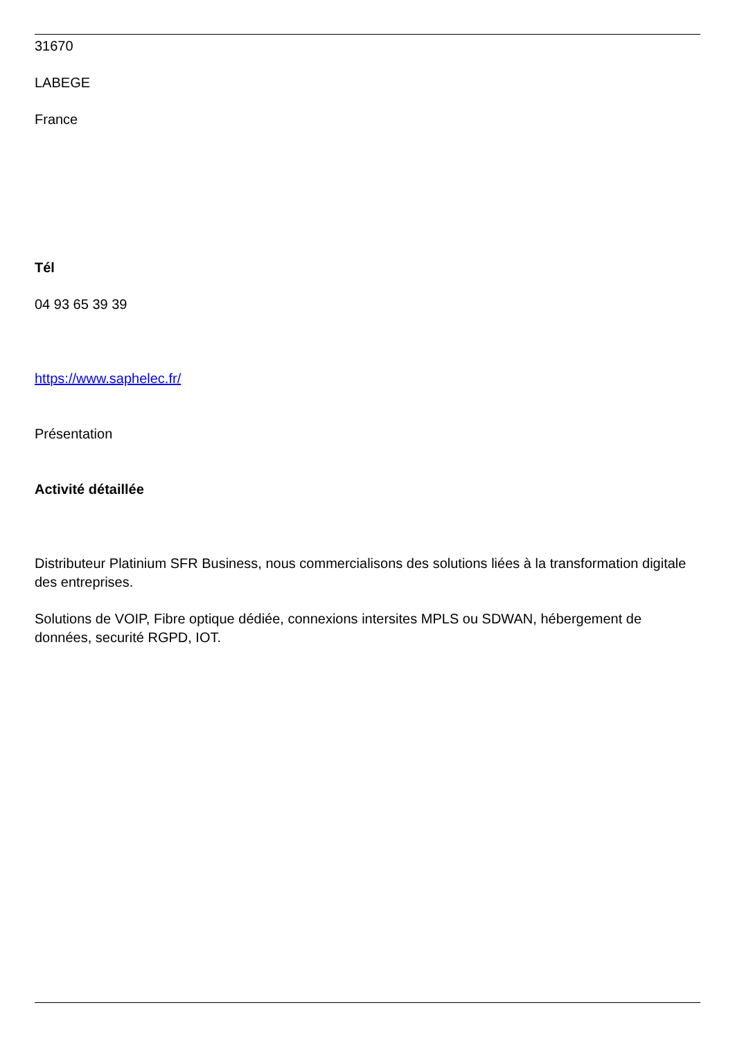31670
LABEGE
France
Tél
04 93 65 39 39
https://www.saphelec.fr/
Présentation
Activité détaillée
Distributeur Platinium SFR Business, nous commercialisons des solutions liées à la transformation digitale des entreprises.
Solutions de VOIP, Fibre optique dédiée, connexions intersites MPLS ou SDWAN, hébergement de données, securité RGPD, IOT.